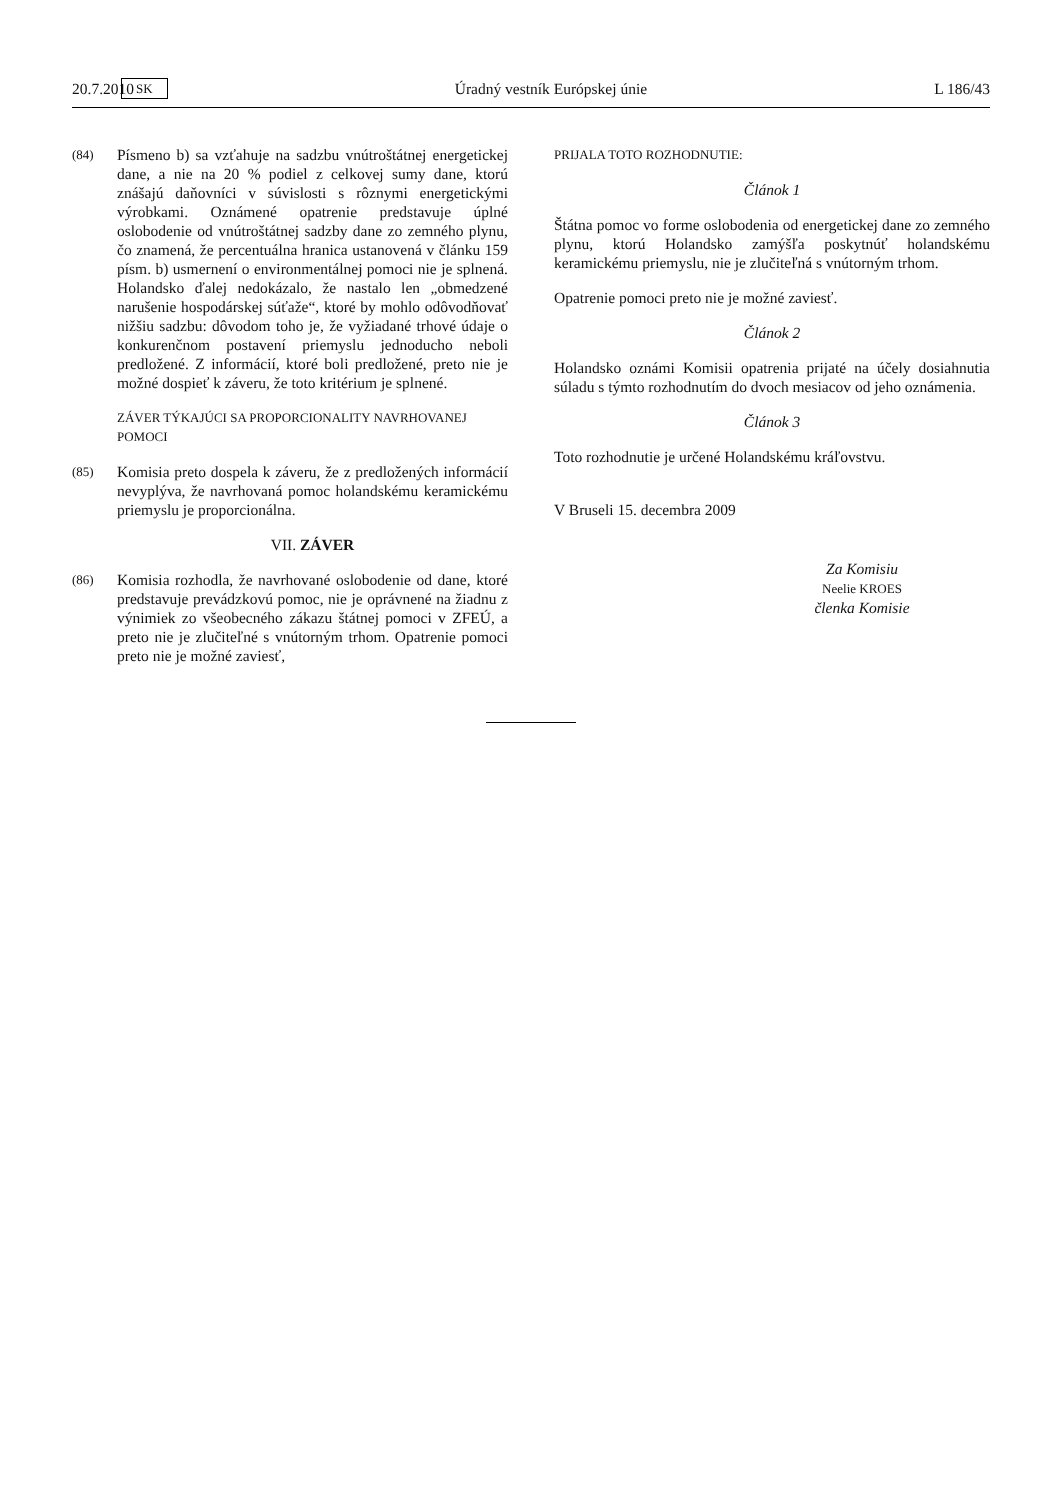20.7.2010 SK Úradný vestník Európskej únie L 186/43
(84) Písmeno b) sa vzťahuje na sadzbu vnútroštátnej energetickej dane, a nie na 20 % podiel z celkovej sumy dane, ktorú znášajú daňovníci v súvislosti s rôznymi energetickými výrobkami. Oznámené opatrenie predstavuje úplné oslobodenie od vnútroštátnej sadzby dane zo zemného plynu, čo znamená, že percentuálna hranica ustanovená v článku 159 písm. b) usmernení o environmentálnej pomoci nie je splnená. Holandsko ďalej nedokázalo, že nastalo len „obmedzené narušenie hospodárskej súťaže“, ktoré by mohlo odôvodňovať nižšiu sadzbu: dôvodom toho je, že vyžiadané trhové údaje o konkurenčnom postavení priemyslu jednoducho neboli predložené. Z informácií, ktoré boli predložené, preto nie je možné dospieť k záveru, že toto kritérium je splnené.
ZÁVER TÝKAJÚCI SA PROPORCIONALITY NAVRHOVANEJ POMOCI
(85) Komisia preto dospela k záveru, že z predložených informácií nevyplýva, že navrhovaná pomoc holandskému keramickému priemyslu je proporcionálna.
VII. ZÁVER
(86) Komisia rozhodla, že navrhované oslobodenie od dane, ktoré predstavuje prevádzkovú pomoc, nie je oprávnené na žiadnu z výnimiek zo všeobecného zákazu štátnej pomoci v ZFEÚ, a preto nie je zlučiteľné s vnútorným trhom. Opatrenie pomoci preto nie je možné zaviesť,
PRIJALA TOTO ROZHODNUTIE:
Článok 1
Štátna pomoc vo forme oslobodenia od energetickej dane zo zemného plynu, ktorú Holandsko zamýšľa poskytnúť holandskému keramickému priemyslu, nie je zlučiteľná s vnútorným trhom.
Opatrenie pomoci preto nie je možné zaviesť.
Článok 2
Holandsko oznámi Komisii opatrenia prijaté na účely dosiahnutia súladu s týmto rozhodnutím do dvoch mesiacov od jeho oznámenia.
Článok 3
Toto rozhodnutie je určené Holandskému kráľovstvu.
V Bruseli 15. decembra 2009
Za Komisiu
Neelie KROES
členka Komisie